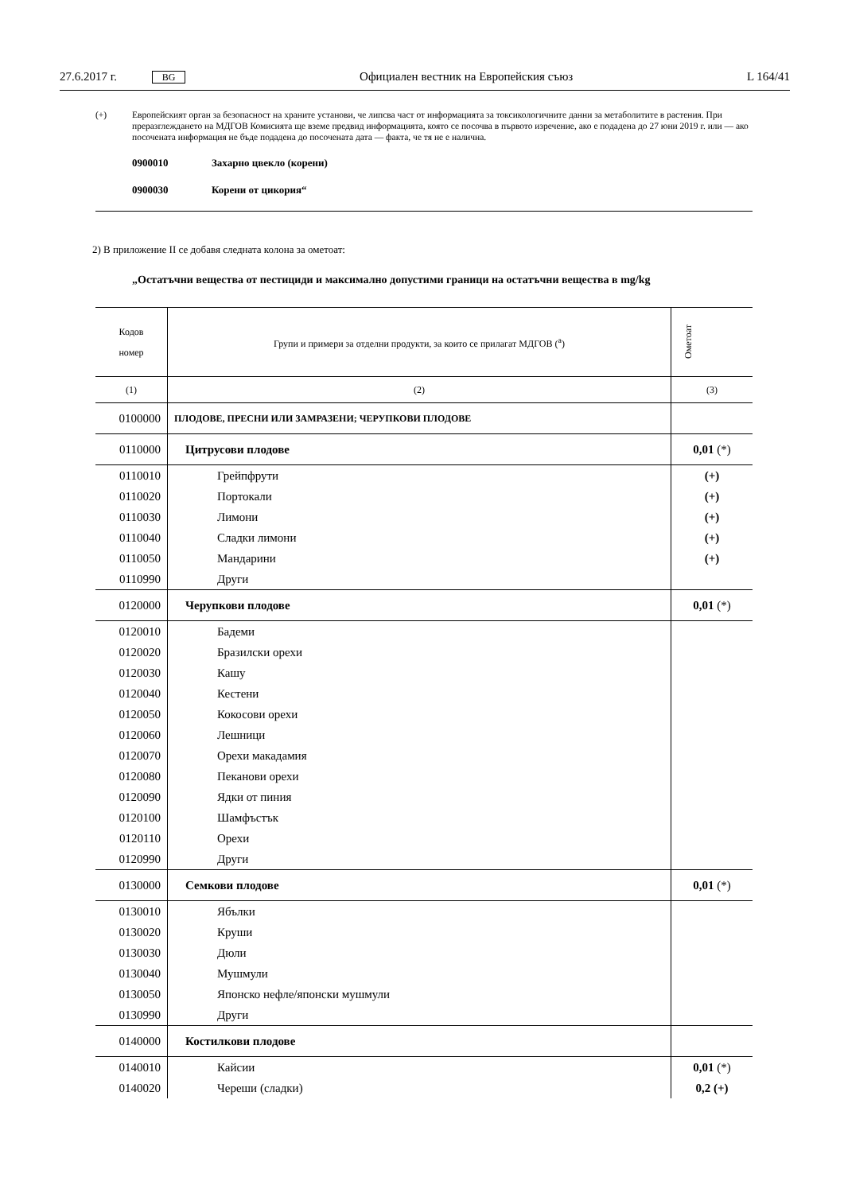27.6.2017 г. BG Официален вестник на Европейския съюз L 164/41
(+) Европейският орган за безопасност на храните установи, че липсва част от информацията за токсикологичните данни за метаболитите в растения. При преразглеждането на МДГОВ Комисията ще вземе предвид информацията, която се посочва в първото изречение, ако е подадена до 27 юни 2019 г. или — ако посочената информация не бъде подадена до посочената дата — факта, че тя не е налична.
0900010 Захарно цвекло (корени)
0900030 Корени от цикория“
2) В приложение II се добавя следната колона за ометоат:
„Остатъчни вещества от пестициди и максимално допустими граници на остатъчни вещества в mg/kg
| Кодов номер | Групи и примери за отделни продукти, за които се прилагат МДГОВ (<sup>a</sup>) | Ометоат |
| --- | --- | --- |
| (1) | (2) | (3) |
| 0100000 | ПЛОДОВЕ, ПРЕСНИ ИЛИ ЗАМРАЗЕНИ; ЧЕРУПКОВИ ПЛОДОВЕ | |
| 0110000 | Цитрусови плодове | 0,01 (*) |
| 0110010 | Грейпфрути | (+) |
| 0110020 | Портокали | (+) |
| 0110030 | Лимони | (+) |
| 0110040 | Сладки лимони | (+) |
| 0110050 | Мандарини | (+) |
| 0110990 | Други | |
| 0120000 | Черупкови плодове | 0,01 (*) |
| 0120010 | Бадеми | |
| 0120020 | Бразилски орехи | |
| 0120030 | Кашу | |
| 0120040 | Кестени | |
| 0120050 | Кокосови орехи | |
| 0120060 | Лешници | |
| 0120070 | Орехи макадамия | |
| 0120080 | Пеканови орехи | |
| 0120090 | Ядки от пиния | |
| 0120100 | Шамфъстък | |
| 0120110 | Орехи | |
| 0120990 | Други | |
| 0130000 | Семкови плодове | 0,01 (*) |
| 0130010 | Ябълки | |
| 0130020 | Круши | |
| 0130030 | Дюли | |
| 0130040 | Мушмули | |
| 0130050 | Японско нефле/японски мушмули | |
| 0130990 | Други | |
| 0140000 | Костилкови плодове | |
| 0140010 | Кайсии | 0,01 (*) |
| 0140020 | Череши (сладки) | 0,2 (+) |